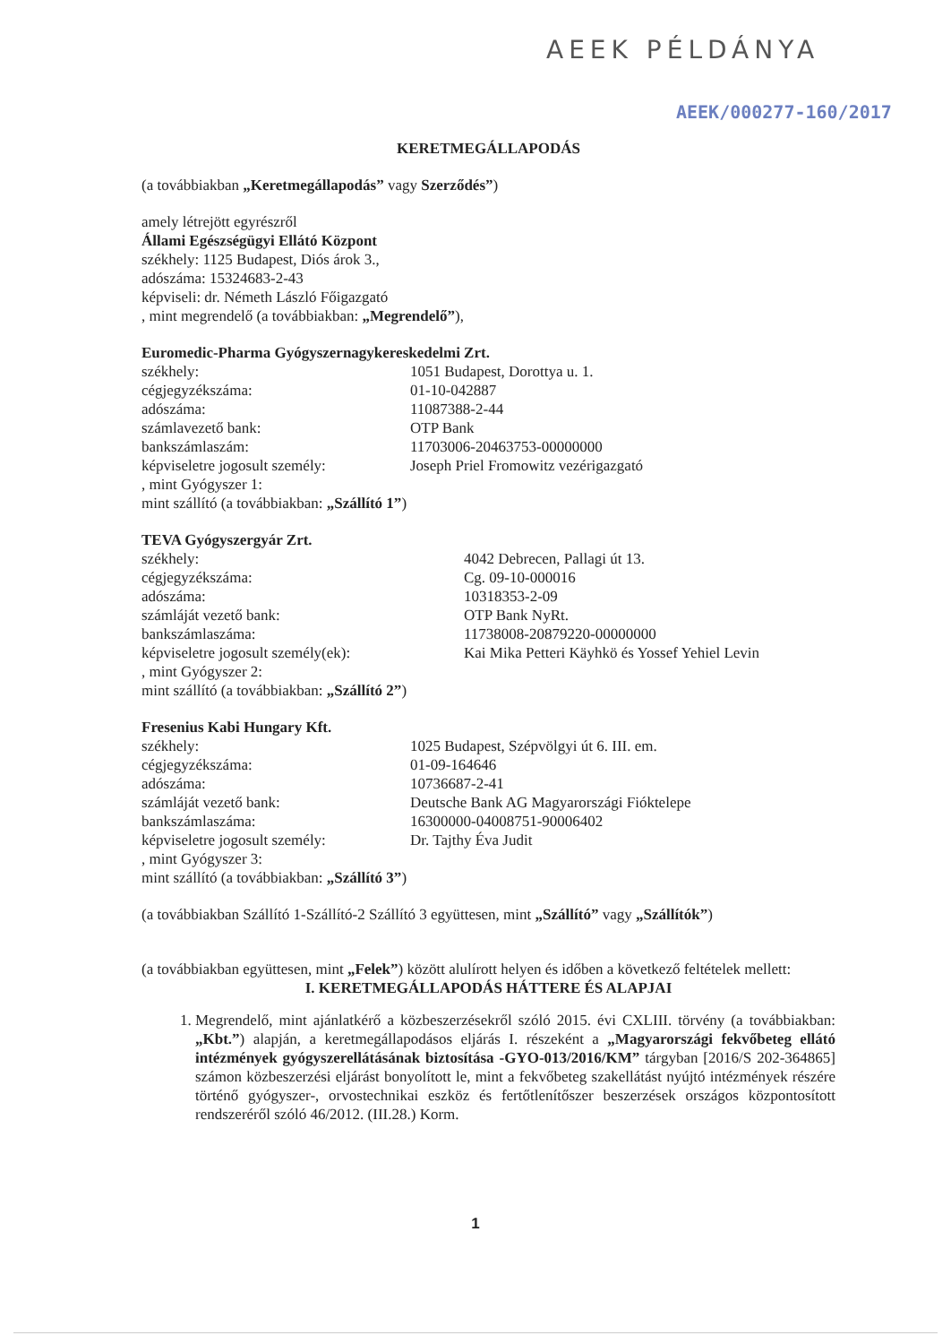AEEK PÉLDÁNYA
AEEK/000277-160/2017
KERETMEGÁLLAPODÁS
(a továbbiakban „Keretmegállapodás” vagy Szerződés”)
amely létrejött egyrészről
Állami Egészségügyi Ellátó Központ
székhely: 1125 Budapest, Diós árok 3.,
adószáma: 15324683-2-43
képviseli: dr. Németh László Főigazgató
, mint megrendelő (a továbbiakban: „Megrendelő”),
Euromedic-Pharma Gyógyszernagykereskedelmi Zrt.
székhely: 1051 Budapest, Dorottya u. 1.
cégjegyzékszáma: 01-10-042887
adószáma: 11087388-2-44
számlavezető bank: OTP Bank
bankszámlaszám: 11703006-20463753-00000000
képviseletre jogosult személy: Joseph Priel Fromowitz vezérigazgató
, mint Gyógyszer 1:
mint szállító (a továbbiakban: „Szállító 1”)
TEVA Gyógyszergyár Zrt.
székhely: 4042 Debrecen, Pallagi út 13.
cégjegyzékszáma: Cg. 09-10-000016
adószáma: 10318353-2-09
számláját vezető bank: OTP Bank NyRt.
bankszámlaszáma: 11738008-20879220-00000000
képviseletre jogosult személy(ek): Kai Mika Petteri Käyhkö és Yossef Yehiel Levin
, mint Gyógyszer 2:
mint szállító (a továbbiakban: „Szállító 2”)
Fresenius Kabi Hungary Kft.
székhely: 1025 Budapest, Szépvölgyi út 6. III. em.
cégjegyzékszáma: 01-09-164646
adószáma: 10736687-2-41
számláját vezető bank: Deutsche Bank AG Magyarországi Fióktelepe
bankszámlaszáma: 16300000-04008751-90006402
képviseletre jogosult személy: Dr. Tajthy Éva Judit
, mint Gyógyszer 3:
mint szállító (a továbbiakban: „Szállító 3”)
(a továbbiakban Szállító 1-Szállító-2 Szállító 3 együttesen, mint „Szállító” vagy „Szállítók”)
(a továbbiakban együttesen, mint „Felek”) között alulírott helyen és időben a következő feltételek mellett:
I. KERETMEGÁLLAPODÁS HÁTTERE ÉS ALAPJAI
1. Megrendelő, mint ajánlatkérő a közbeszerzésekről szóló 2015. évi CXLIII. törvény (a továbbiakban: „Kbt.”) alapján, a keretmegállapodásos eljárás I. részeként a „Magyarországi fekvőbeteg ellátó intézmények gyógyszerellátásának biztosítása -GYO-013/2016/KM” tárgyban [2016/S 202-364865] számon közbeszerzési eljárást bonyolított le, mint a fekvőbeteg szakellátást nyújtó intézmények részére történő gyógyszer-, orvostechnikai eszköz és fertőtlenítőszer beszerzések országos központosított rendszeréről szóló 46/2012. (III.28.) Korm.
1